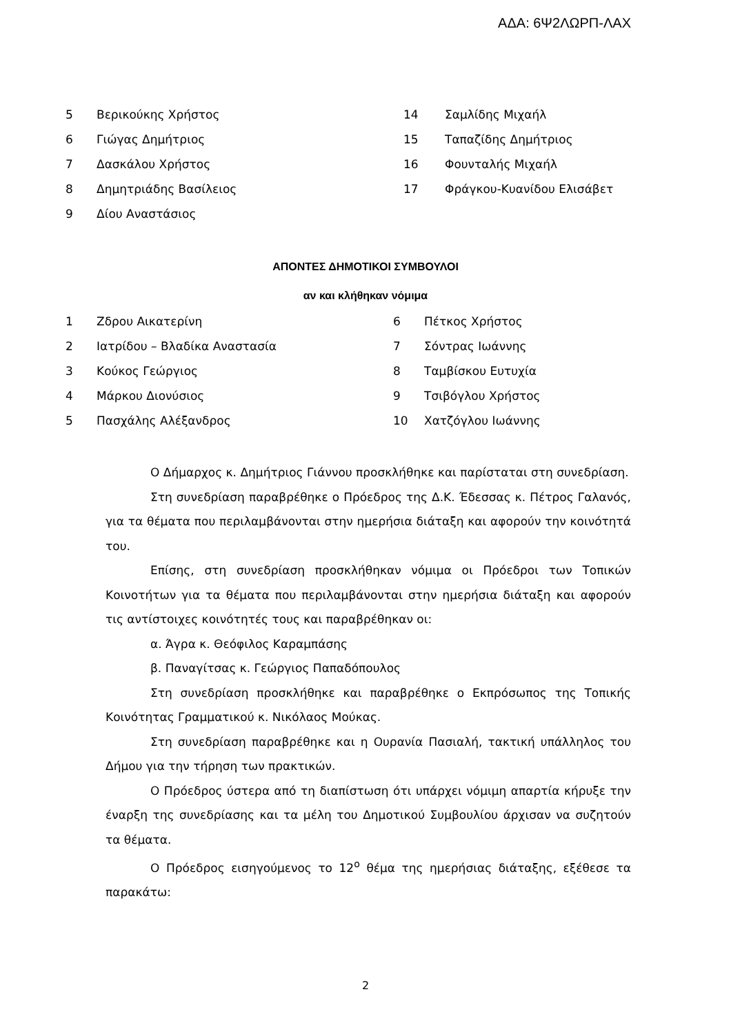ΑΔΑ: 6Ψ2ΛΩΡΠ-ΛΑΧ
| 5 | Βερικούκης Χρήστος | 14 | Σαμλίδης Μιχαήλ |
| 6 | Γιώγας Δημήτριος | 15 | Ταπαζίδης Δημήτριος |
| 7 | Δασκάλου Χρήστος | 16 | Φουνταλής Μιχαήλ |
| 8 | Δημητριάδης Βασίλειος | 17 | Φράγκου-Κυανίδου Ελισάβετ |
| 9 | Δίου Αναστάσιος | | |
ΑΠΟΝΤΕΣ ΔΗΜΟΤΙΚΟΙ ΣΥΜΒΟΥΛΟΙ
αν και κλήθηκαν νόμιμα
| 1 | Ζδρου Αικατερίνη | 6 | Πέτκος Χρήστος |
| 2 | Ιατρίδου – Βλαδίκα Αναστασία | 7 | Σόντρας Ιωάννης |
| 3 | Κούκος Γεώργιος | 8 | Ταμβίσκου Ευτυχία |
| 4 | Μάρκου Διονύσιος | 9 | Τσιβόγλου Χρήστος |
| 5 | Πασχάλης Αλέξανδρος | 10 | Χατζόγλου Ιωάννης |
Ο Δήμαρχος κ. Δημήτριος Γιάννου προσκλήθηκε και παρίσταται στη συνεδρίαση.
Στη συνεδρίαση παραβρέθηκε ο Πρόεδρος της Δ.Κ. Έδεσσας κ. Πέτρος Γαλανός, για τα θέματα που περιλαμβάνονται στην ημερήσια διάταξη και αφορούν την κοινότητά του.
Επίσης, στη συνεδρίαση προσκλήθηκαν νόμιμα οι Πρόεδροι των Τοπικών Κοινοτήτων για τα θέματα που περιλαμβάνονται στην ημερήσια διάταξη και αφορούν τις αντίστοιχες κοινότητές τους και παραβρέθηκαν οι:
α. Άγρα κ. Θεόφιλος Καραμπάσης
β. Παναγίτσας κ. Γεώργιος Παπαδόπουλος
Στη συνεδρίαση προσκλήθηκε και παραβρέθηκε ο Εκπρόσωπος της Τοπικής Κοινότητας Γραμματικού κ. Νικόλαος Μούκας.
Στη συνεδρίαση παραβρέθηκε και η Ουρανία Πασιαλή, τακτική υπάλληλος του Δήμου για την τήρηση των πρακτικών.
Ο Πρόεδρος ύστερα από τη διαπίστωση ότι υπάρχει νόμιμη απαρτία κήρυξε την έναρξη της συνεδρίασης και τα μέλη του Δημοτικού Συμβουλίου άρχισαν να συζητούν τα θέματα.
Ο Πρόεδρος εισηγούμενος το 12<sup>ο</sup> θέμα της ημερήσιας διάταξης, εξέθεσε τα παρακάτω:
2